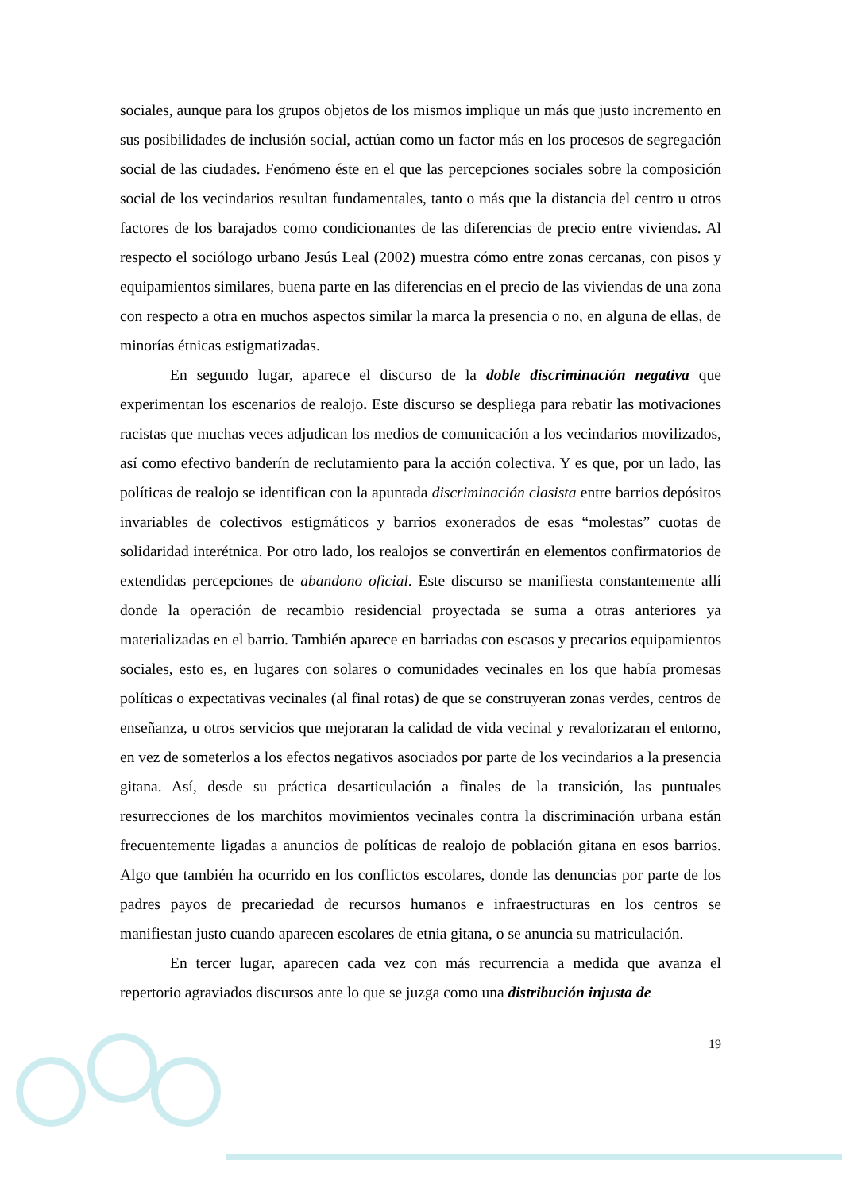sociales, aunque para los grupos objetos de los mismos implique un más que justo incremento en sus posibilidades de inclusión social, actúan como un factor más en los procesos de segregación social de las ciudades. Fenómeno éste en el que las percepciones sociales sobre la composición social de los vecindarios resultan fundamentales, tanto o más que la distancia del centro u otros factores de los barajados como condicionantes de las diferencias de precio entre viviendas. Al respecto el sociólogo urbano Jesús Leal (2002) muestra cómo entre zonas cercanas, con pisos y equipamientos similares, buena parte en las diferencias en el precio de las viviendas de una zona con respecto a otra en muchos aspectos similar la marca la presencia o no, en alguna de ellas, de minorías étnicas estigmatizadas.
En segundo lugar, aparece el discurso de la doble discriminación negativa que experimentan los escenarios de realojo. Este discurso se despliega para rebatir las motivaciones racistas que muchas veces adjudican los medios de comunicación a los vecindarios movilizados, así como efectivo banderín de reclutamiento para la acción colectiva. Y es que, por un lado, las políticas de realojo se identifican con la apuntada discriminación clasista entre barrios depósitos invariables de colectivos estigmáticos y barrios exonerados de esas “molestas” cuotas de solidaridad interétnica. Por otro lado, los realojos se convertirán en elementos confirmatorios de extendidas percepciones de abandono oficial. Este discurso se manifiesta constantemente allí donde la operación de recambio residencial proyectada se suma a otras anteriores ya materializadas en el barrio. También aparece en barriadas con escasos y precarios equipamientos sociales, esto es, en lugares con solares o comunidades vecinales en los que había promesas políticas o expectativas vecinales (al final rotas) de que se construyeran zonas verdes, centros de enseñanza, u otros servicios que mejoraran la calidad de vida vecinal y revalorizaran el entorno, en vez de someterlos a los efectos negativos asociados por parte de los vecindarios a la presencia gitana. Así, desde su práctica desarticulación a finales de la transición, las puntuales resurrecciones de los marchitos movimientos vecinales contra la discriminación urbana están frecuentemente ligadas a anuncios de políticas de realojo de población gitana en esos barrios. Algo que también ha ocurrido en los conflictos escolares, donde las denuncias por parte de los padres payos de precariedad de recursos humanos e infraestructuras en los centros se manifiestan justo cuando aparecen escolares de etnia gitana, o se anuncia su matriculación.
En tercer lugar, aparecen cada vez con más recurrencia a medida que avanza el repertorio agraviados discursos ante lo que se juzga como una distribución injusta de
19